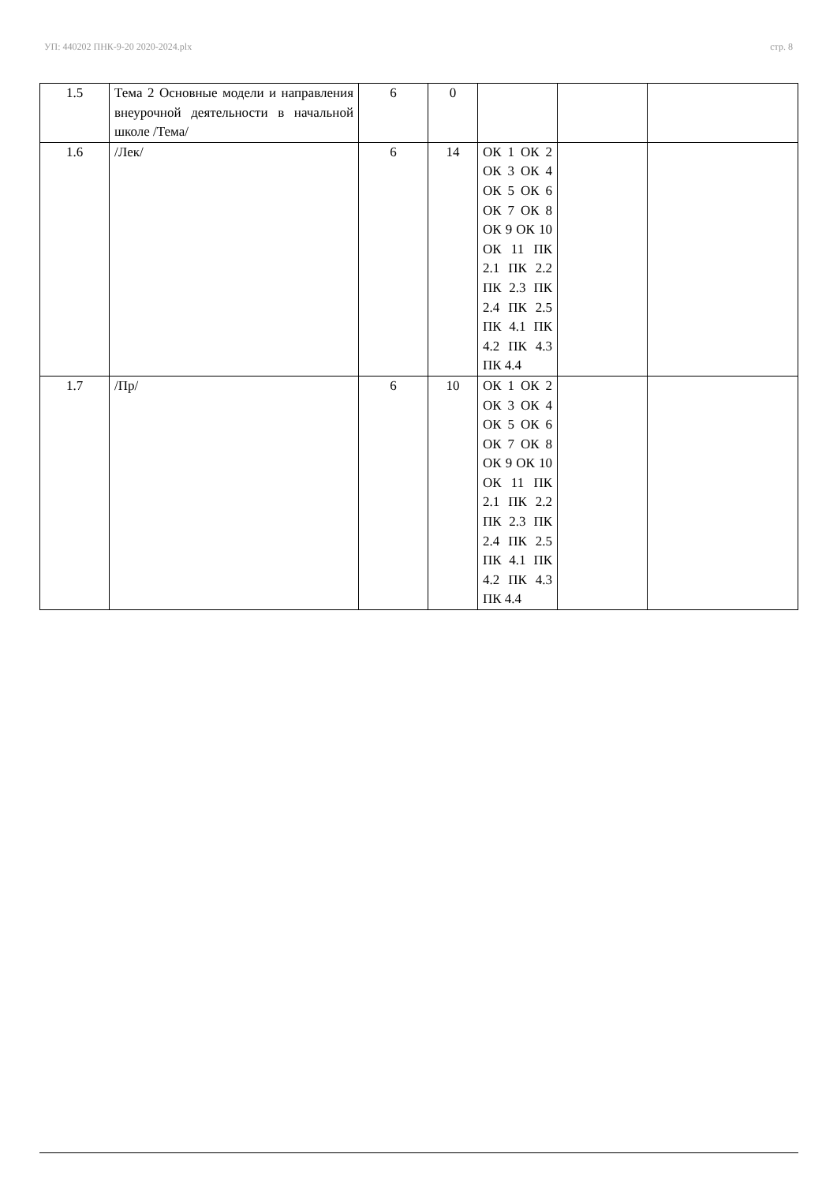УП: 440202 ПНК-9-20 2020-2024.plx стр. 8
| 1.5 | Тема 2 Основные модели и направления внеурочной деятельности в начальной школе /Тема/ | 6 | 0 | | | |
| 1.6 | /Лек/ | 6 | 14 | ОК 1 ОК 2 ОК 3 ОК 4 ОК 5 ОК 6 ОК 7 ОК 8 ОК 9 ОК 10 ОК 11 ПК 2.1 ПК 2.2 ПК 2.3 ПК 2.4 ПК 2.5 ПК 4.1 ПК 4.2 ПК 4.3 ПК 4.4 | | |
| 1.7 | /Пр/ | 6 | 10 | ОК 1 ОК 2 ОК 3 ОК 4 ОК 5 ОК 6 ОК 7 ОК 8 ОК 9 ОК 10 ОК 11 ПК 2.1 ПК 2.2 ПК 2.3 ПК 2.4 ПК 2.5 ПК 4.1 ПК 4.2 ПК 4.3 ПК 4.4 | | |